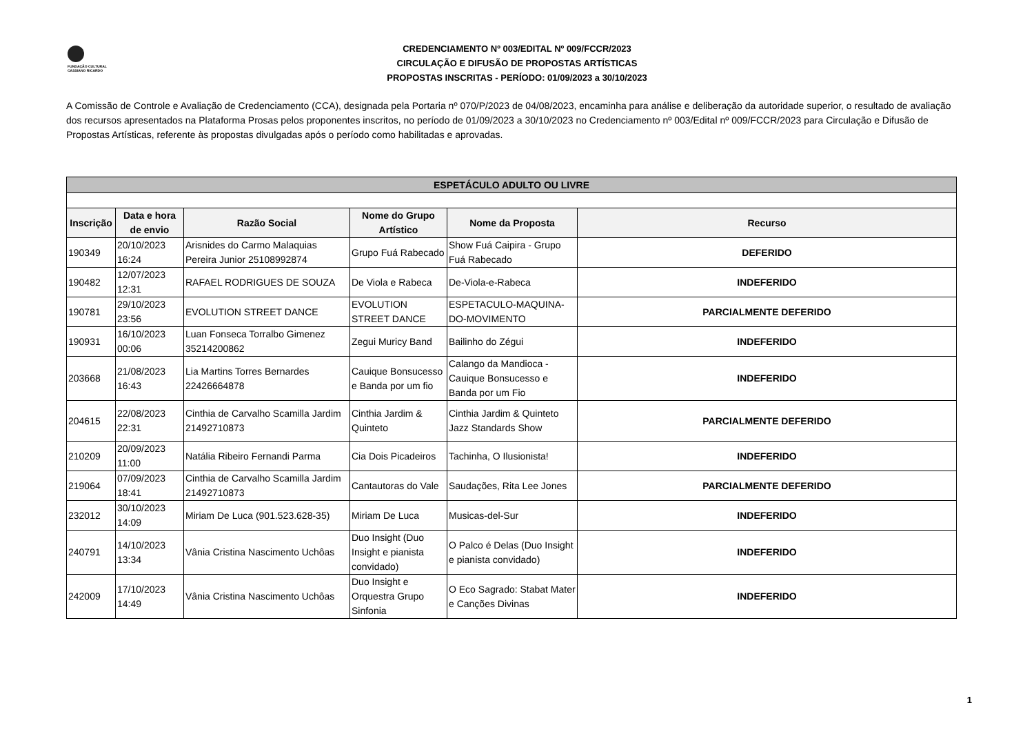FUNDAÇÃO CULTURAL
CASSIANO RICARDO
CREDENCIAMENTO Nº 003/EDITAL Nº 009/FCCR/2023
CIRCULAÇÃO E DIFUSÃO DE PROPOSTAS ARTÍSTICAS
PROPOSTAS INSCRITAS - PERÍODO: 01/09/2023 a 30/10/2023
A Comissão de Controle e Avaliação de Credenciamento (CCA), designada pela Portaria nº 070/P/2023 de 04/08/2023, encaminha para análise e deliberação da autoridade superior, o resultado de avaliação dos recursos apresentados na Plataforma Prosas pelos proponentes inscritos, no período de 01/09/2023 a 30/10/2023 no Credenciamento nº 003/Edital nº 009/FCCR/2023 para Circulação e Difusão de Propostas Artísticas, referente às propostas divulgadas após o período como habilitadas e aprovadas.
| ESPETÁCULO ADULTO OU LIVRE | | | | | |
| Inscrição | Data e hora de envio | Razão Social | Nome do Grupo Artístico | Nome da Proposta | Recurso |
| 190349 | 20/10/2023 16:24 | Arisnides do Carmo Malaquias Pereira Junior 25108992874 | Grupo Fuá Rabecado | Show Fuá Caipira - Grupo Fuá Rabecado | DEFERIDO |
| 190482 | 12/07/2023 12:31 | RAFAEL RODRIGUES DE SOUZA | De Viola e Rabeca | De-Viola-e-Rabeca | INDEFERIDO |
| 190781 | 29/10/2023 23:56 | EVOLUTION STREET DANCE | EVOLUTION STREET DANCE | ESPETACULO-MAQUINA-DO-MOVIMENTO | PARCIALMENTE DEFERIDO |
| 190931 | 16/10/2023 00:06 | Luan Fonseca Torralbo Gimenez 35214200862 | Zegui Muricy Band | Bailinho do Zégui | INDEFERIDO |
| 203668 | 21/08/2023 16:43 | Lia Martins Torres Bernardes 22426664878 | Cauique Bonsucesso e Banda por um fio | Calango da Mandioca - Cauique Bonsucesso e Banda por um Fio | INDEFERIDO |
| 204615 | 22/08/2023 22:31 | Cinthia de Carvalho Scamilla Jardim 21492710873 | Cinthia Jardim & Quinteto | Cinthia Jardim & Quinteto Jazz Standards Show | PARCIALMENTE DEFERIDO |
| 210209 | 20/09/2023 11:00 | Natália Ribeiro Fernandi Parma | Cia Dois Picadeiros | Tachinha, O Ilusionista! | INDEFERIDO |
| 219064 | 07/09/2023 18:41 | Cinthia de Carvalho Scamilla Jardim 21492710873 | Cantautoras do Vale | Saudações, Rita Lee Jones | PARCIALMENTE DEFERIDO |
| 232012 | 30/10/2023 14:09 | Miriam De Luca (901.523.628-35) | Miriam De Luca | Musicas-del-Sur | INDEFERIDO |
| 240791 | 14/10/2023 13:34 | Vânia Cristina Nascimento Uchôas | Duo Insight (Duo Insight e pianista convidado) | O Palco é Delas (Duo Insight e pianista convidado) | INDEFERIDO |
| 242009 | 17/10/2023 14:49 | Vânia Cristina Nascimento Uchôas | Duo Insight e Orquestra Grupo Sinfonia | O Eco Sagrado: Stabat Mater e Canções Divinas | INDEFERIDO |
1